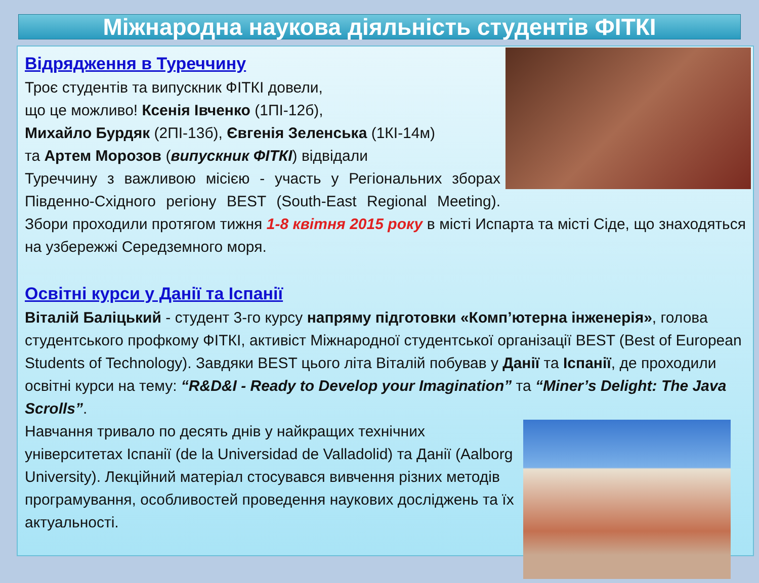Міжнародна наукова діяльність студентів ФІТКІ
Відрядження в Туреччину
Троє студентів та випускник ФІТКІ довели,
що це можливо! Ксенія Івченко (1ПІ-12б),
Михайло Бурдяк (2ПІ-13б), Євгенія Зеленська (1КІ-14м)
та Артем Морозов (випускник ФІТКІ) відвідали
Туреччину з важливою місією - участь у Регіональних зборах Південно-Східного регіону BEST (South-East Regional Meeting). Збори проходили протягом тижня 1-8 квітня 2015 року в місті Испарта та місті Сіде, що знаходяться на узбережжі Середземного моря.
Освітні курси у Данії та Іспанії
Віталій Баліцький - студент 3-го курсу напряму підготовки «Комп’ютерна інженерія», голова студентського профкому ФІТКІ, активіст Міжнародної студентської організації BEST (Best of European Students of Technology). Завдяки BEST цього літа Віталій побував у Данії та Іспанії, де проходили освітні курси на тему: “R&D&I - Ready to Develop your Imagination” та “Miner’s Delight: The Java Scrolls”.
Навчання тривало по десять днів у найкращих технічних університетах Іспанії (de la Universidad de Valladolid) та Данії (Aalborg University). Лекційний матеріал стосувався вивчення різних методів програмування, особливостей проведення наукових досліджень та їх актуальності.